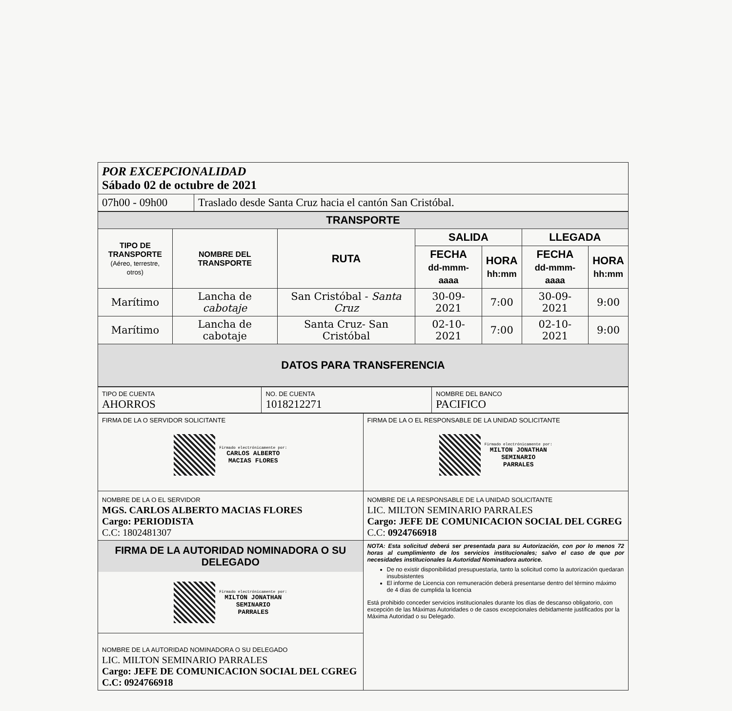| POR EXCEPCIONALIDAD Sábado 02 de octubre de 2021 | |
| 07h00 - 09h00 | Traslado desde Santa Cruz hacia el cantón San Cristóbal. |
| TRANSPORTE | | | | | | |
| --- | --- | --- | --- | --- | --- | --- |
| TIPO DE TRANSPORTE (Aéreo, terrestre, otros) | NOMBRE DEL TRANSPORTE | RUTA | SALIDA | | LLEGADA | |
| | | | FECHA dd-mmm-aaaa | HORA hh:mm | FECHA dd-mmm-aaaa | HORA hh:mm |
| Marítimo | Lancha de cabotaje | San Cristóbal - Santa Cruz | 30-09-2021 | 7:00 | 30-09-2021 | 9:00 |
| Marítimo | Lancha de cabotaje | Santa Cruz- San Cristóbal | 02-10-2021 | 7:00 | 02-10-2021 | 9:00 |
| DATOS PARA TRANSFERENCIA | | | | | | |
| TIPO DE CUENTA AHORROS | NO. DE CUENTA 1018212271 | NOMBRE DEL BANCO PACIFICO |
| FIRMA DE LA O SERVIDOR SOLICITANTE Firmado electrónicamente por: CARLOS ALBERTO MACIAS FLORES | FIRMA DE LA O EL RESPONSABLE DE LA UNIDAD SOLICITANTE Firmado electrónicamente por: MILTON JONATHAN SEMINARIO PARRALES |
| NOMBRE DE LA O EL SERVIDOR MGS. CARLOS ALBERTO MACIAS FLORES Cargo: PERIODISTA C.C: 1802481307 | NOMBRE DE LA RESPONSABLE DE LA UNIDAD SOLICITANTE LIC. MILTON SEMINARIO PARRALES Cargo: JEFE DE COMUNICACION SOCIAL DEL CGREG C.C: 0924766918 |
| FIRMA DE LA AUTORIDAD NOMINADORA O SU DELEGADO Firmado electrónicamente por: MILTON JONATHAN SEMINARIO PARRALES NOMBRE DE LA AUTORIDAD NOMINADORA O SU DELEGADO LIC. MILTON SEMINARIO PARRALES Cargo: JEFE DE COMUNICACION SOCIAL DEL CGREG C.C: 0924766918 | NOTA: Esta solicitud deberá ser presentada para su Autorización, con por lo menos 72 horas al cumplimiento de los servicios institucionales; salvo el caso de que por necesidades institucionales la Autoridad Nominadora autorice. De no existir disponibilidad presupuestaria, tanto la solicitud como la autorización quedaran insubsistentes El informe de Licencia con remuneración deberá presentarse dentro del término máximo de 4 días de cumplida la licencia Está prohibido conceder servicios institucionales durante los días de descanso obligatorio, con excepción de las Máximas Autoridades o de casos excepcionales debidamente justificados por la Máxima Autoridad o su Delegado. |